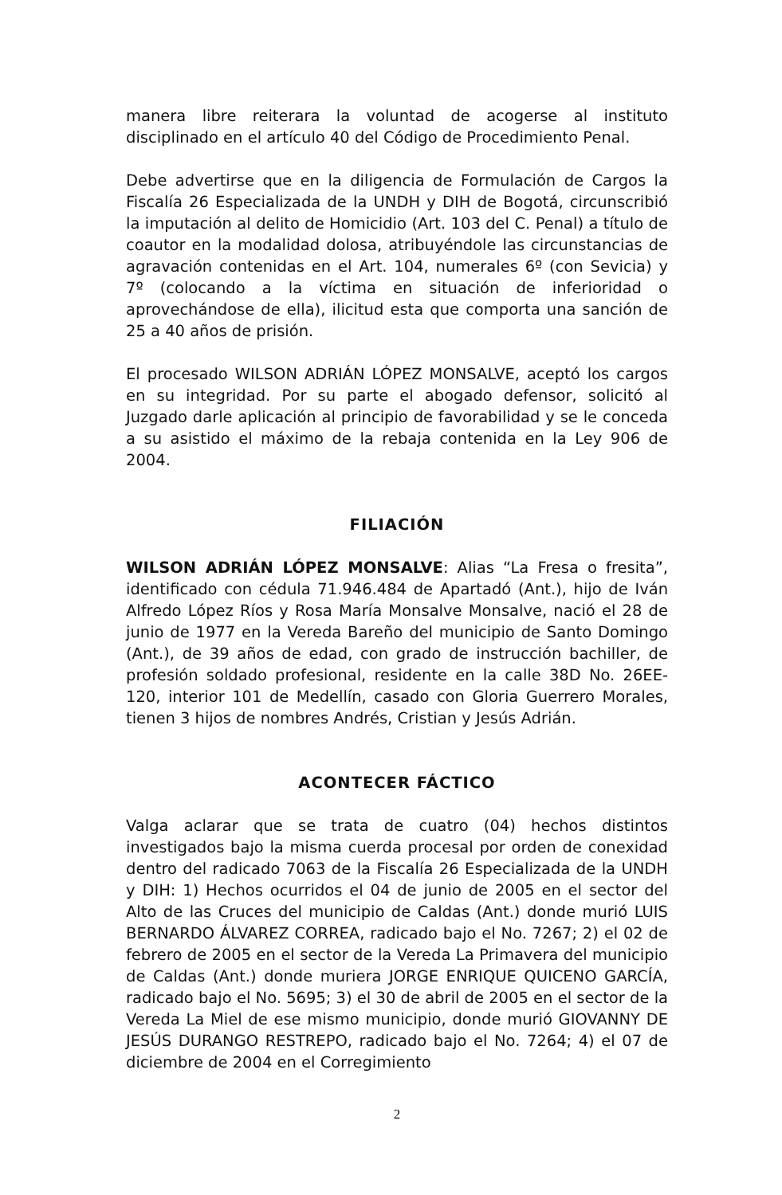manera libre reiterara la voluntad de acogerse al instituto disciplinado en el artículo 40 del Código de Procedimiento Penal.
Debe advertirse que en la diligencia de Formulación de Cargos la Fiscalía 26 Especializada de la UNDH y DIH de Bogotá, circunscribió la imputación al delito de Homicidio (Art. 103 del C. Penal) a título de coautor en la modalidad dolosa, atribuyéndole las circunstancias de agravación contenidas en el Art. 104, numerales 6º (con Sevicia) y 7º (colocando a la víctima en situación de inferioridad o aprovechándose de ella), ilicitud esta que comporta una sanción de 25 a 40 años de prisión.
El procesado WILSON ADRIÁN LÓPEZ MONSALVE, aceptó los cargos en su integridad. Por su parte el abogado defensor, solicitó al Juzgado darle aplicación al principio de favorabilidad y se le conceda a su asistido el máximo de la rebaja contenida en la Ley 906 de 2004.
FILIACIÓN
WILSON ADRIÁN LÓPEZ MONSALVE: Alias “La Fresa o fresita”, identificado con cédula 71.946.484 de Apartadó (Ant.), hijo de Iván Alfredo López Ríos y Rosa María Monsalve Monsalve, nació el 28 de junio de 1977 en la Vereda Bareño del municipio de Santo Domingo (Ant.), de 39 años de edad, con grado de instrucción bachiller, de profesión soldado profesional, residente en la calle 38D No. 26EE-120, interior 101 de Medellín, casado con Gloria Guerrero Morales, tienen 3 hijos de nombres Andrés, Cristian y Jesús Adrián.
ACONTECER FÁCTICO
Valga aclarar que se trata de cuatro (04) hechos distintos investigados bajo la misma cuerda procesal por orden de conexidad dentro del radicado 7063 de la Fiscalía 26 Especializada de la UNDH y DIH: 1) Hechos ocurridos el 04 de junio de 2005 en el sector del Alto de las Cruces del municipio de Caldas (Ant.) donde murió LUIS BERNARDO ÁLVAREZ CORREA, radicado bajo el No. 7267; 2) el 02 de febrero de 2005 en el sector de la Vereda La Primavera del municipio de Caldas (Ant.) donde muriera JORGE ENRIQUE QUICENO GARCÍA, radicado bajo el No. 5695; 3) el 30 de abril de 2005 en el sector de la Vereda La Miel de ese mismo municipio, donde murió GIOVANNY DE JESÚS DURANGO RESTREPO, radicado bajo el No. 7264; 4) el 07 de diciembre de 2004 en el Corregimiento
2